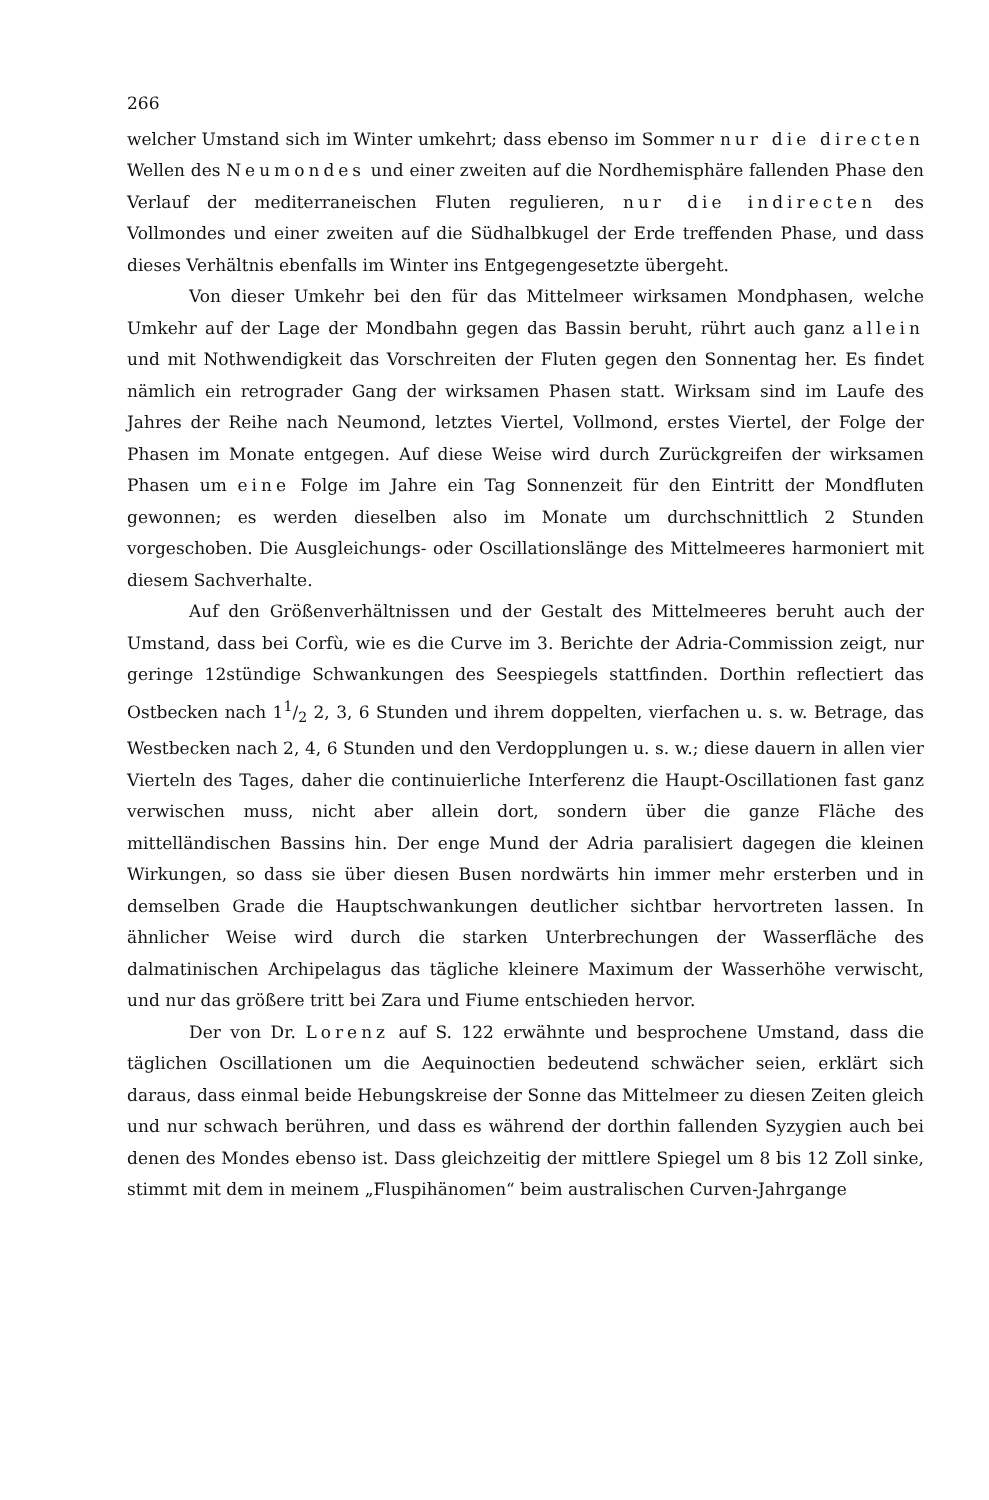266
welcher Umstand sich im Winter umkehrt; dass ebenso im Sommer nur die directen Wellen des Neumondes und einer zweiten auf die Nordhemisphäre fallenden Phase den Verlauf der mediterraneischen Fluten regulieren, nur die indirecten des Vollmondes und einer zweiten auf die Südhalbkugel der Erde treffenden Phase, und dass dieses Verhältnis ebenfalls im Winter ins Entgegengesetzte übergeht.
Von dieser Umkehr bei den für das Mittelmeer wirksamen Mondphasen, welche Umkehr auf der Lage der Mondbahn gegen das Bassin beruht, rührt auch ganz allein und mit Nothwendigkeit das Vorschreiten der Fluten gegen den Sonnentag her. Es findet nämlich ein retrograder Gang der wirksamen Phasen statt. Wirksam sind im Laufe des Jahres der Reihe nach Neumond, letztes Viertel, Vollmond, erstes Viertel, der Folge der Phasen im Monate entgegen. Auf diese Weise wird durch Zurückgreifen der wirksamen Phasen um eine Folge im Jahre ein Tag Sonnenzeit für den Eintritt der Mondfluten gewonnen; es werden dieselben also im Monate um durchschnittlich 2 Stunden vorgeschoben. Die Ausgleichungs- oder Oscillationslänge des Mittelmeeres harmoniert mit diesem Sachverhalte.
Auf den Größenverhältnissen und der Gestalt des Mittelmeeres beruht auch der Umstand, dass bei Corfù, wie es die Curve im 3. Berichte der Adria-Commission zeigt, nur geringe 12stündige Schwankungen des Seespiegels stattfinden. Dorthin reflectiert das Ostbecken nach 11/2 2, 3, 6 Stunden und ihrem doppelten, vierfachen u. s. w. Betrage, das Westbecken nach 2, 4, 6 Stunden und den Verdopplungen u. s. w.; diese dauern in allen vier Vierteln des Tages, daher die continuierliche Interferenz die Haupt-Oscillationen fast ganz verwischen muss, nicht aber allein dort, sondern über die ganze Fläche des mittelländischen Bassins hin. Der enge Mund der Adria paralisiert dagegen die kleinen Wirkungen, so dass sie über diesen Busen nordwärts hin immer mehr ersterben und in demselben Grade die Hauptschwankungen deutlicher sichtbar hervortreten lassen. In ähnlicher Weise wird durch die starken Unterbrechungen der Wasserfläche des dalmatinischen Archipelagus das tägliche kleinere Maximum der Wasserhöhe verwischt, und nur das größere tritt bei Zara und Fiume entschieden hervor.
Der von Dr. Lorenz auf S. 122 erwähnte und besprochene Umstand, dass die täglichen Oscillationen um die Aequinoctien bedeutend schwächer seien, erklärt sich daraus, dass einmal beide Hebungskreise der Sonne das Mittelmeer zu diesen Zeiten gleich und nur schwach berühren, und dass es während der dorthin fallenden Syzygien auch bei denen des Mondes ebenso ist. Dass gleichzeitig der mittlere Spiegel um 8 bis 12 Zoll sinke, stimmt mit dem in meinem „Fluspihänomen“ beim australischen Curven-Jahrgange